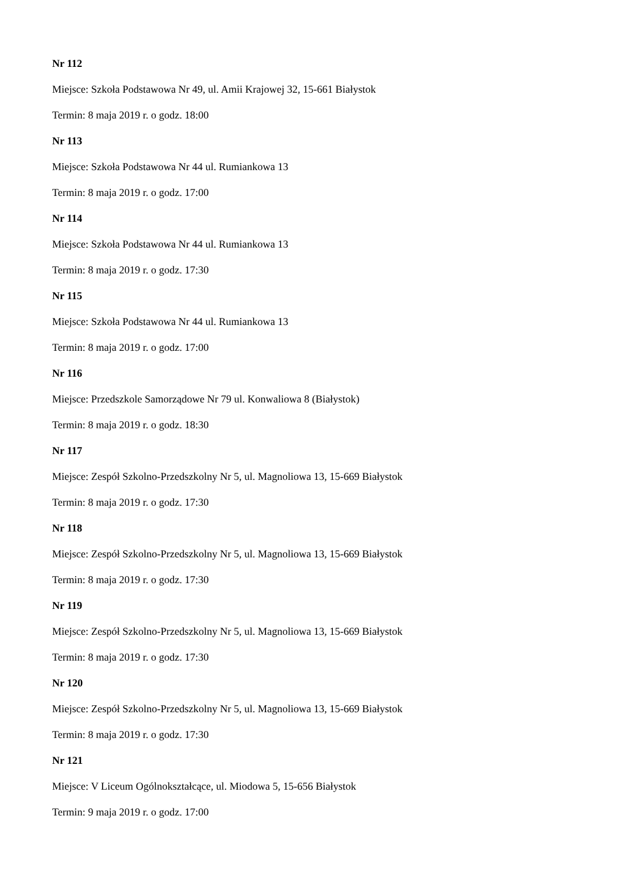Nr 112
Miejsce: Szkoła Podstawowa Nr 49, ul. Amii Krajowej 32, 15-661 Białystok
Termin: 8 maja 2019 r. o godz. 18:00
Nr 113
Miejsce: Szkoła Podstawowa Nr 44 ul. Rumiankowa 13
Termin: 8 maja 2019 r. o godz. 17:00
Nr 114
Miejsce: Szkoła Podstawowa Nr 44 ul. Rumiankowa 13
Termin: 8 maja 2019 r. o godz. 17:30
Nr 115
Miejsce: Szkoła Podstawowa Nr 44 ul. Rumiankowa 13
Termin: 8 maja 2019 r. o godz. 17:00
Nr 116
Miejsce: Przedszkole Samorządowe Nr 79 ul. Konwaliowa 8 (Białystok)
Termin: 8 maja 2019 r. o godz. 18:30
Nr 117
Miejsce: Zespół Szkolno-Przedszkolny Nr 5, ul. Magnoliowa 13, 15-669 Białystok
Termin: 8 maja 2019 r. o godz. 17:30
Nr 118
Miejsce: Zespół Szkolno-Przedszkolny Nr 5, ul. Magnoliowa 13, 15-669 Białystok
Termin: 8 maja 2019 r. o godz. 17:30
Nr 119
Miejsce: Zespół Szkolno-Przedszkolny Nr 5, ul. Magnoliowa 13, 15-669 Białystok
Termin: 8 maja 2019 r. o godz. 17:30
Nr 120
Miejsce: Zespół Szkolno-Przedszkolny Nr 5, ul. Magnoliowa 13, 15-669 Białystok
Termin: 8 maja 2019 r. o godz. 17:30
Nr 121
Miejsce: V Liceum Ogólnokształcące, ul. Miodowa 5, 15-656 Białystok
Termin: 9 maja 2019 r. o godz. 17:00